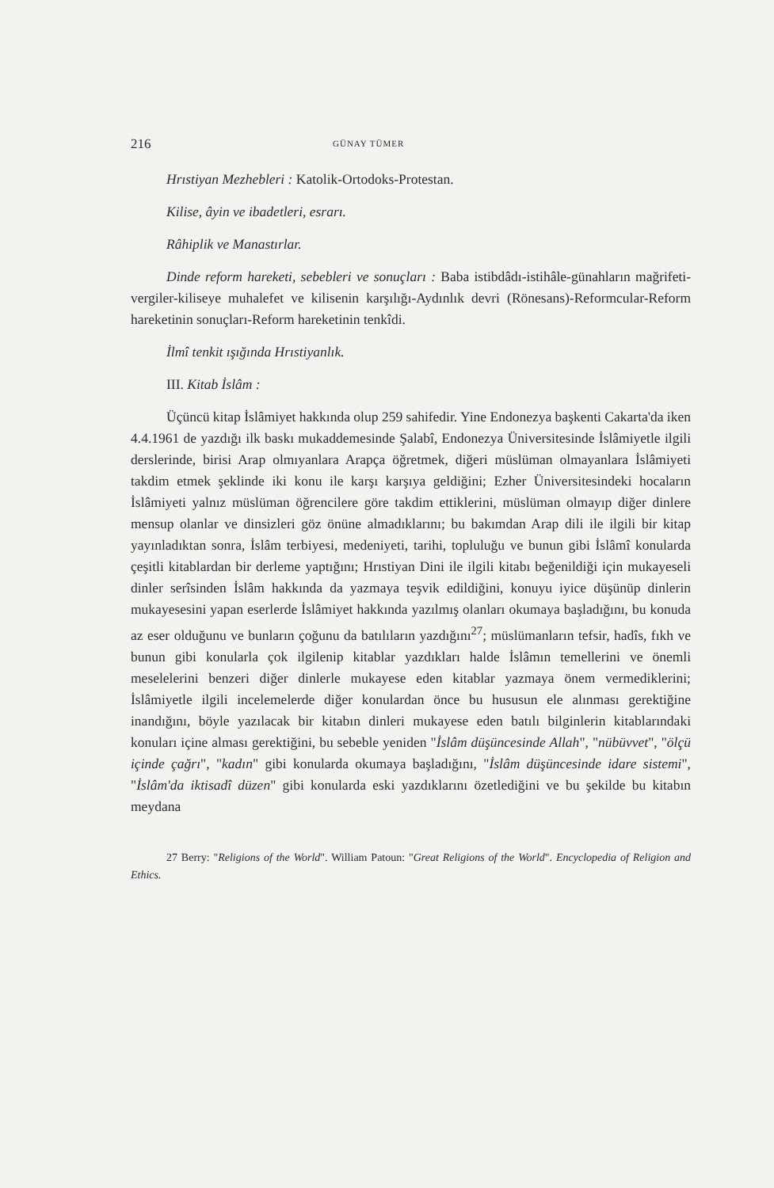216 GÜNAY TÜMER
Hrıstiyan Mezhebleri : Katolik-Ortodoks-Protestan.
Kilise, âyin ve ibadetleri, esrarı.
Râhiplik ve Manastırlar.
Dinde reform hareketi, sebebleri ve sonuçları : Baba istibdâdı-istihâle-günahların mağrifeti-vergiler-kiliseye muhalefet ve kilisenin karşılığı-Aydınlık devri (Rönesans)-Reformcular-Reform hareketinin sonuçları-Reform hareketinin tenkîdi.
İlmî tenkit ışığında Hrıstiyanlık.
III. Kitab İslâm :
Üçüncü kitap İslâmiyet hakkında olup 259 sahifedir. Yine Endonezya başkenti Cakarta'da iken 4.4.1961 de yazdığı ilk baskı mukaddemesinde Şalabî, Endonezya Üniversitesinde İslâmiyetle ilgili derslerinde, birisi Arap olmıyanlara Arapça öğretmek, diğeri müslüman olmayanlara İslâmiyeti takdim etmek şeklinde iki konu ile karşı karşıya geldiğini; Ezher Üniversitesindeki hocaların İslâmiyeti yalnız müslüman öğrencilere göre takdim ettiklerini, müslüman olmayıp diğer dinlere mensup olanlar ve dinsizleri göz önüne almadıklarını; bu bakımdan Arap dili ile ilgili bir kitap yayınladıktan sonra, İslâm terbiyesi, medeniyeti, tarihi, topluluğu ve bunun gibi İslâmî konularda çeşitli kitablardan bir derleme yaptığını; Hrıstiyan Dini ile ilgili kitabı beğenildiği için mukayeseli dinler serîsinden İslâm hakkında da yazmaya teşvik edildiğini, konuyu iyice düşünüp dinlerin mukayesesini yapan eserlerde İslâmiyet hakkında yazılmış olanları okumaya başladığını, bu konuda az eser olduğunu ve bunların çoğunu da batılıların yazdığını<sup>27</sup>; müslümanların tefsir, hadîs, fıkh ve bunun gibi konularla çok ilgilenip kitablar yazdıkları halde İslâmın temellerini ve önemli meselelerini benzeri diğer dinlerle mukayese eden kitablar yazmaya önem vermediklerini; İslâmiyetle ilgili incelemelerde diğer konulardan önce bu hususun ele alınması gerektiğine inandığını, böyle yazılacak bir kitabın dinleri mukayese eden batılı bilginlerin kitablarındaki konuları içine alması gerektiğini, bu sebeble yeniden "İslâm düşüncesinde Allah", "nübüvvet", "ölçü içinde çağrı", "kadın" gibi konularda okumaya başladığını, "İslâm düşüncesinde idare sistemi", "İslâm'da iktisadî düzen" gibi konularda eski yazdıklarını özetlediğini ve bu şekilde bu kitabın meydana
27 Berry: "Religions of the World". William Patoun: "Great Religions of the World". Encyclopedia of Religion and Ethics.